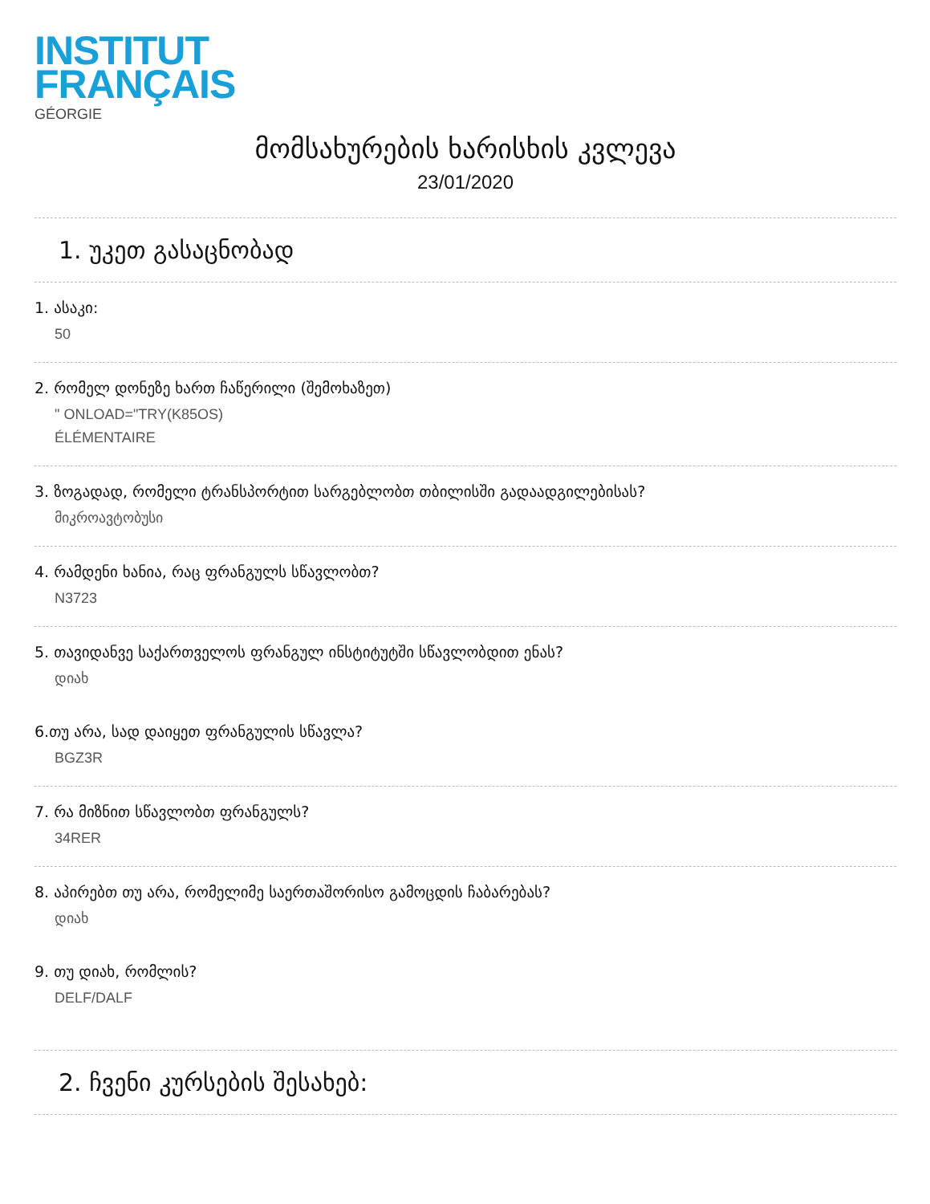INSTITUT
FRANÇAIS
GÉORGIE
მომსახურების ხარისხის კვლევა
23/01/2020
1. უკეთ გასაცნობად
1. ასაკი:
50
2. რომელ დონეზე ხართ ჩაწერილი (შემოხაზეთ)
" ONLOAD="TRY(K85OS)
ÉLÉMENTAIRE
3. ზოგადად, რომელი ტრანსპორტით სარგებლობთ თბილისში გადაადგილებისას?
მიკროავტობუსი
4. რამდენი ხანია, რაც ფრანგულს სწავლობთ?
N3723
5. თავიდანვე საქართველოს ფრანგულ ინსტიტუტში სწავლობდით ენას?
დიახ
6.თუ არა, სად დაიყეთ ფრანგულის სწავლა?
BGZ3R
7. რა მიზნით სწავლობთ ფრანგულს?
34RER
8. აპირებთ თუ არა, რომელიმე საერთაშორისო გამოცდის ჩაბარებას?
დიახ
9. თუ დიახ, რომლის?
DELF/DALF
2. ჩვენი კურსების შესახებ: